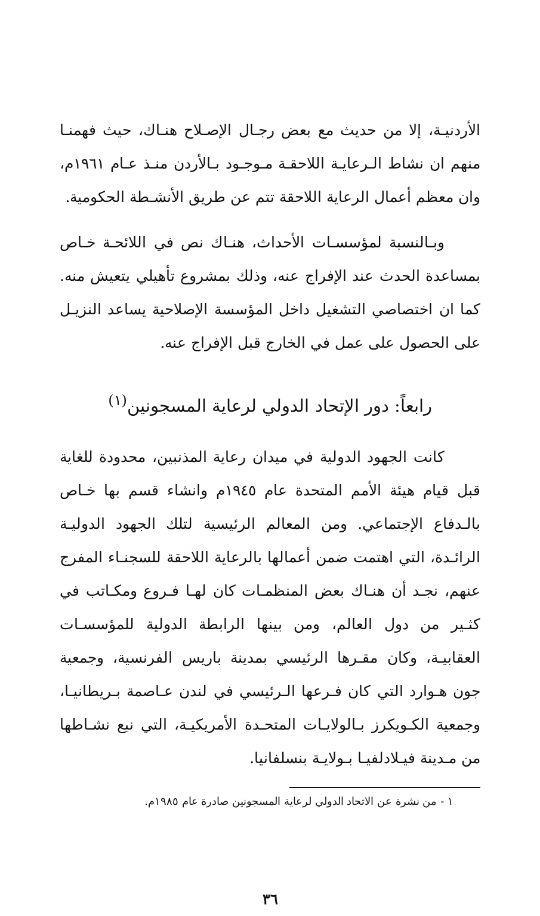الأردنيـة، إلا من حديث مع بعض رجـال الإصـلاح هنـاك، حيث فهمنـا منهم ان نشاط الـرعايـة اللاحقـة مـوجـود بـالأردن منـذ عـام ١٩٦١م، وان معظم أعمال الرعاية اللاحقة تتم عن طريق الأنشـطة الحكومية.
وبـالنسبة لمؤسسـات الأحداث، هنـاك نص في اللائحـة خـاص بمساعدة الحدث عند الإفراج عنه، وذلك بمشروع تأهيلي يتعيش منه. كما ان اختصاصي التشغيل داخل المؤسسة الإصلاحية يساعد النزيـل على الحصول على عمل في الخارج قبل الإفراج عنه.
رابعاً: دور الإتحاد الدولي لرعاية المسجونين<sup>(١)</sup>
كانت الجهود الدولية في ميدان رعاية المذنبين، محدودة للغاية قبل قيام هيئة الأمم المتحدة عام ١٩٤٥م وانشاء قسم بها خـاص بالـدفاع الإجتماعي. ومن المعالم الرئيسية لتلك الجهود الدوليـة الرائـدة، التي اهتمت ضمن أعمالها بالرعاية اللاحقة للسجنـاء المفرج عنهم، نجـد أن هنـاك بعض المنظمـات كان لهـا فـروع ومكـاتب في كثـير من دول العالم، ومن بينها الرابطة الدولية للمؤسسـات العقابيـة، وكان مقـرها الرئيسي بمدينة باريس الفرنسية، وجمعية جون هـوارد التي كان فـرعها الـرئيسي في لندن عـاصمة بـريطانيـا، وجمعية الكـويكرز بـالولايـات المتحـدة الأمريكيـة، التي نبع نشـاطها من مـدينة فيـلادلفيـا بـولايـة بنسلفانيا.
١ - من نشرة عن الاتحاد الدولي لرعاية المسجونين صادرة عام ١٩٨٥م.
٣٦